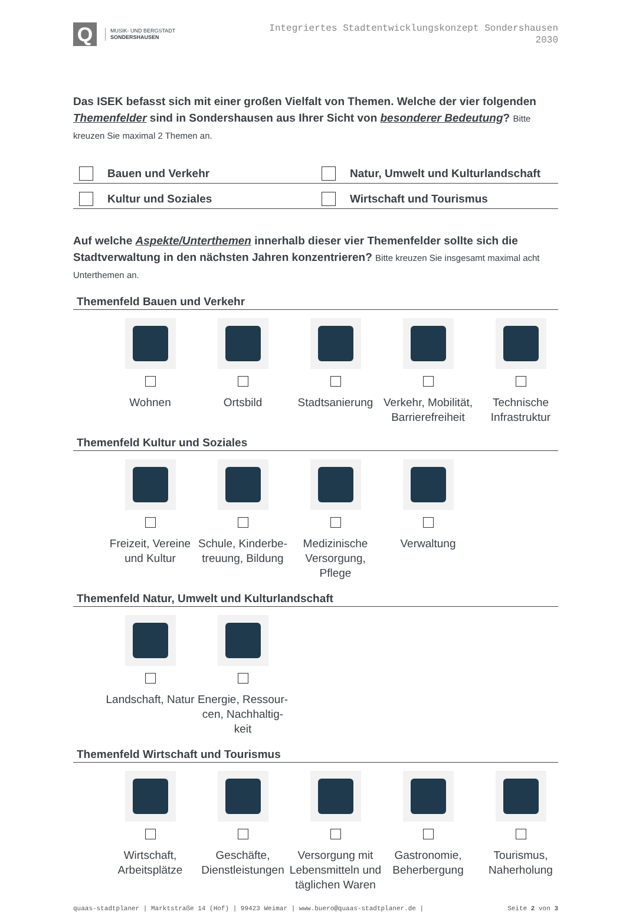Q
MUSIK- UND BERGSTADT
SONDERSHAUSEN
Integriertes Stadtentwicklungskonzept Sondershausen
2030
Das ISEK befasst sich mit einer großen Vielfalt von Themen. Welche der vier folgenden Themenfelder sind in Sondershausen aus Ihrer Sicht von besonderer Bedeutung? Bitte kreuzen Sie maximal 2 Themen an.
Bauen und Verkehr
Natur, Umwelt und Kulturlandschaft
Kultur und Soziales
Wirtschaft und Tourismus
Auf welche Aspekte/Unterthemen innerhalb dieser vier Themenfelder sollte sich die Stadtverwal­tung in den nächsten Jahren konzentrieren? Bitte kreuzen Sie insgesamt maximal acht Unterthemen an.
Themenfeld Bauen und Verkehr
Wohnen
Ortsbild
Stadtsanierung
Verkehr, Mobilität, Barrierefreiheit
Technische Infrastruktur
Themenfeld Kultur und Soziales
Freizeit, Vereine und Kultur
Schule, Kinderbe-treuung, Bildung
Medizinische Versorgung, Pflege
Verwaltung
Themenfeld Natur, Umwelt und Kulturlandschaft
Landschaft, Natur
Energie, Ressour-cen, Nachhaltig-keit
Themenfeld Wirtschaft und Tourismus
Wirtschaft, Arbeitsplätze
Geschäfte, Dienstleistungen
Versorgung mit Lebensmitteln und täglichen Waren
Gastronomie, Beherbergung
Tourismus, Naherholung
quaas-stadtplaner | Marktstraße 14 (Hof) | 99423 Weimar | www.buero@quaas-stadtplaner.de | Seite 2 von 3